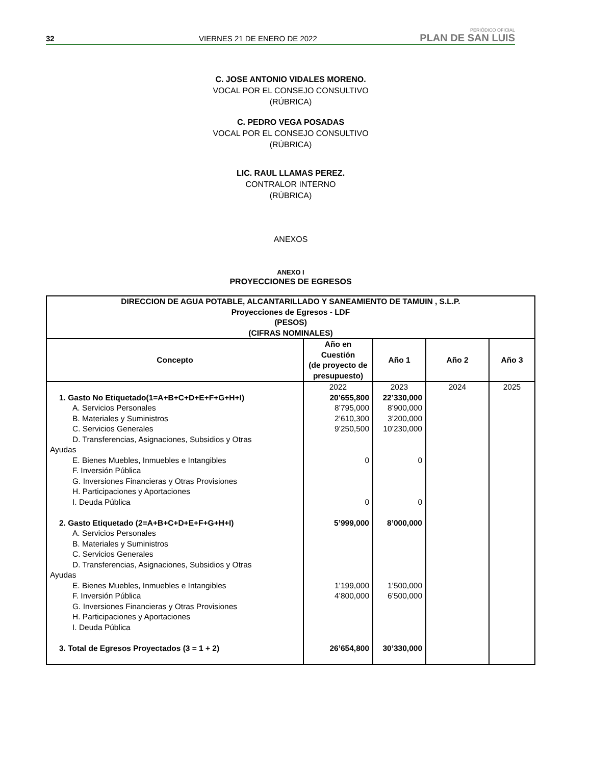32
VIERNES 21 DE ENERO DE 2022
PERIÓDICO OFICIAL
PLAN DE SAN LUIS
C. JOSE ANTONIO VIDALES MORENO.
VOCAL POR EL CONSEJO CONSULTIVO
(RÚBRICA)
C. PEDRO VEGA POSADAS
VOCAL POR EL CONSEJO CONSULTIVO
(RÚBRICA)
LIC. RAUL LLAMAS PEREZ.
CONTRALOR INTERNO
(RÚBRICA)
ANEXOS
ANEXO I
PROYECCIONES DE EGRESOS
| DIRECCION DE AGUA POTABLE, ALCANTARILLADO Y SANEAMIENTO DE TAMUIN , S.L.P. Proyecciones de Egresos - LDF (PESOS) (CIFRAS NOMINALES) | | | | |
| --- | --- | --- | --- | --- |
| Concepto | Año en Cuestión (de proyecto de presupuesto) | Año 1 | Año 2 | Año 3 |
| | 2022 | 2023 | 2024 | 2025 |
| 1. Gasto No Etiquetado(1=A+B+C+D+E+F+G+H+I) | 20’655,800 | 22’330,000 | | |
| A. Servicios Personales | 8’795,000 | 8’900,000 | | |
| B. Materiales y Suministros | 2’610,300 | 3’200,000 | | |
| C. Servicios Generales | 9’250,500 | 10’230,000 | | |
| D. Transferencias, Asignaciones, Subsidios y Otras Ayudas | | | | |
| E. Bienes Muebles, Inmuebles e Intangibles | 0 | 0 | | |
| F. Inversión Pública | | | | |
| G. Inversiones Financieras y Otras Provisiones | | | | |
| H. Participaciones y Aportaciones | | | | |
| I. Deuda Pública | 0 | 0 | | |
| 2. Gasto Etiquetado (2=A+B+C+D+E+F+G+H+I) | 5’999,000 | 8’000,000 | | |
| A. Servicios Personales | | | | |
| B. Materiales y Suministros | | | | |
| C. Servicios Generales | | | | |
| D. Transferencias, Asignaciones, Subsidios y Otras Ayudas | | | | |
| E. Bienes Muebles, Inmuebles e Intangibles | 1’199,000 | 1’500,000 | | |
| F. Inversión Pública | 4’800,000 | 6’500,000 | | |
| G. Inversiones Financieras y Otras Provisiones | | | | |
| H. Participaciones y Aportaciones | | | | |
| I. Deuda Pública | | | | |
| 3. Total de Egresos Proyectados (3 = 1 + 2) | 26’654,800 | 30’330,000 | | |